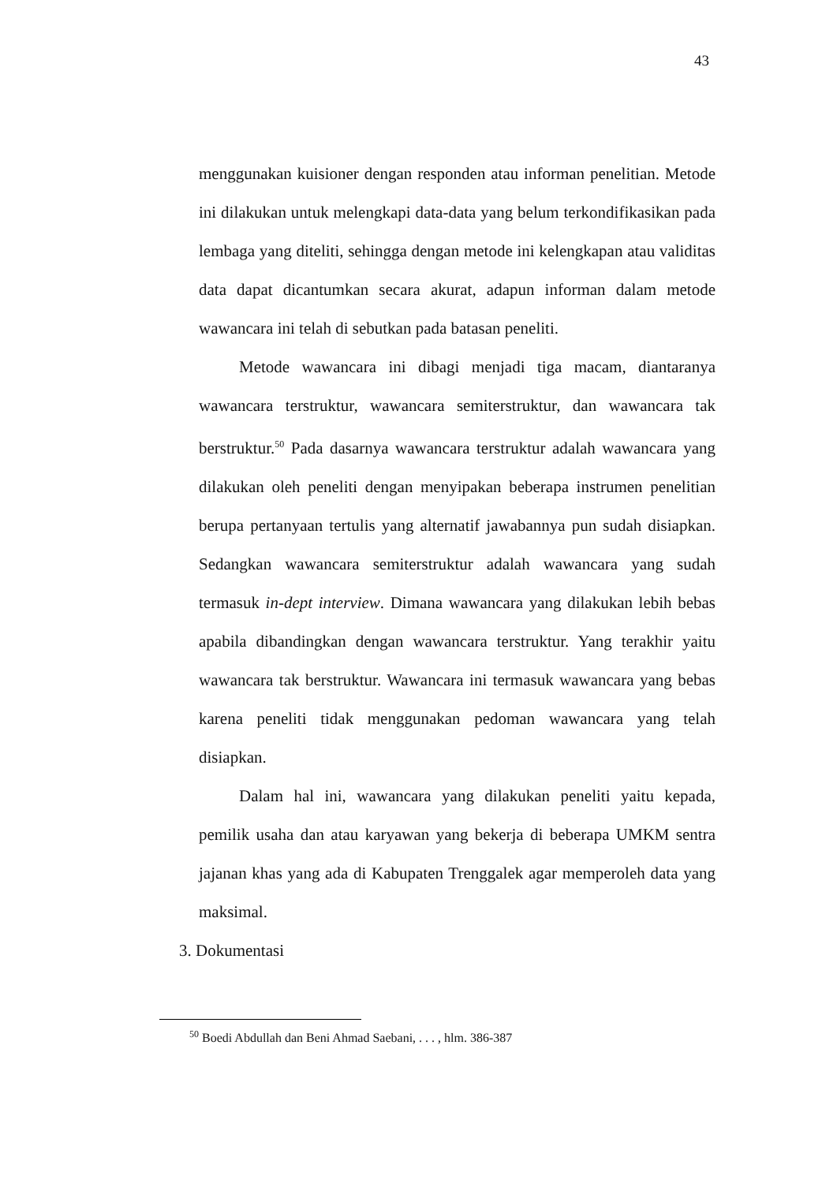43
menggunakan kuisioner dengan responden atau informan penelitian. Metode ini dilakukan untuk melengkapi data-data yang belum terkondifikasikan pada lembaga yang diteliti, sehingga dengan metode ini kelengkapan atau validitas data dapat dicantumkan secara akurat, adapun informan dalam metode wawancara ini telah di sebutkan pada batasan peneliti.
Metode wawancara ini dibagi menjadi tiga macam, diantaranya wawancara terstruktur, wawancara semiterstruktur, dan wawancara tak berstruktur.<sup>50</sup> Pada dasarnya wawancara terstruktur adalah wawancara yang dilakukan oleh peneliti dengan menyipakan beberapa instrumen penelitian berupa pertanyaan tertulis yang alternatif jawabannya pun sudah disiapkan. Sedangkan wawancara semiterstruktur adalah wawancara yang sudah termasuk in-dept interview. Dimana wawancara yang dilakukan lebih bebas apabila dibandingkan dengan wawancara terstruktur. Yang terakhir yaitu wawancara tak berstruktur. Wawancara ini termasuk wawancara yang bebas karena peneliti tidak menggunakan pedoman wawancara yang telah disiapkan.
Dalam hal ini, wawancara yang dilakukan peneliti yaitu kepada, pemilik usaha dan atau karyawan yang bekerja di beberapa UMKM sentra jajanan khas yang ada di Kabupaten Trenggalek agar memperoleh data yang maksimal.
3. Dokumentasi
<sup>50</sup> Boedi Abdullah dan Beni Ahmad Saebani, . . . , hlm. 386-387